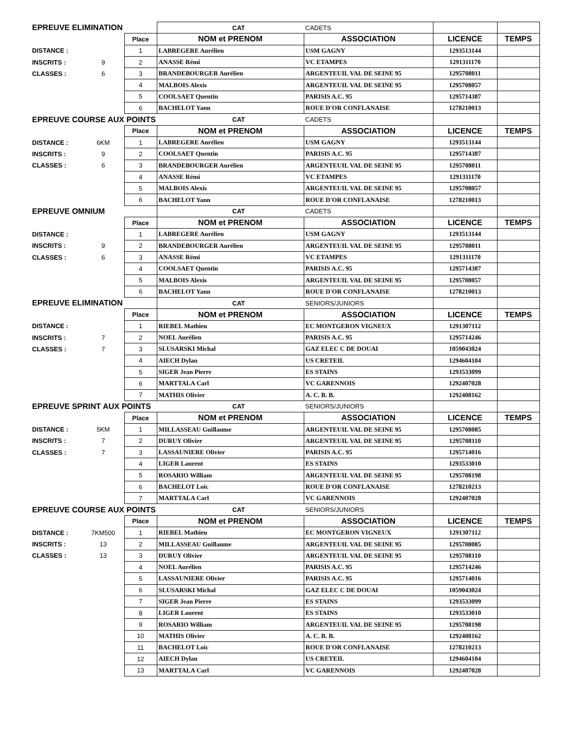| EPREUVE ELIMINATION | | | | CAT | CADETS | | |
| | | Place | NOM et PRENOM | | ASSOCIATION | LICENCE | TEMPS |
| DISTANCE : | | 1 | LABREGERE Aurélien | | USM GAGNY | 1293513144 | |
| INSCRITS : | 9 | 2 | ANASSE Rémi | | VC ETAMPES | 1291311170 | |
| CLASSES : | 6 | 3 | BRANDEBOURGER Aurélien | | ARGENTEUIL VAL DE SEINE 95 | 1295708011 | |
| | | 4 | MALBOIS Alexis | | ARGENTEUIL VAL DE SEINE 95 | 1295708057 | |
| | | 5 | COOLSAET Quentin | | PARISIS A.C. 95 | 1295714387 | |
| | | 6 | BACHELOT Yann | | ROUE D'OR CONFLANAISE | 1278210013 | |
| EPREUVE COURSE AUX POINTS | | | | CAT | CADETS | | |
| | | Place | NOM et PRENOM | | ASSOCIATION | LICENCE | TEMPS |
| DISTANCE : | 6KM | 1 | LABREGERE Aurélien | | USM GAGNY | 1293513144 | |
| INSCRITS : | 9 | 2 | COOLSAET Quentin | | PARISIS A.C. 95 | 1295714387 | |
| CLASSES : | 6 | 3 | BRANDEBOURGER Aurélien | | ARGENTEUIL VAL DE SEINE 95 | 1295708011 | |
| | | 4 | ANASSE Rémi | | VC ETAMPES | 1291311170 | |
| | | 5 | MALBOIS Alexis | | ARGENTEUIL VAL DE SEINE 95 | 1295708057 | |
| | | 6 | BACHELOT Yann | | ROUE D'OR CONFLANAISE | 1278210013 | |
| EPREUVE OMNIUM | | | | CAT | CADETS | | |
| | | Place | NOM et PRENOM | | ASSOCIATION | LICENCE | TEMPS |
| DISTANCE : | | 1 | LABREGERE Aurélien | | USM GAGNY | 1293513144 | |
| INSCRITS : | 9 | 2 | BRANDEBOURGER Aurélien | | ARGENTEUIL VAL DE SEINE 95 | 1295708011 | |
| CLASSES : | 6 | 3 | ANASSE Rémi | | VC ETAMPES | 1291311170 | |
| | | 4 | COOLSAET Quentin | | PARISIS A.C. 95 | 1295714387 | |
| | | 5 | MALBOIS Alexis | | ARGENTEUIL VAL DE SEINE 95 | 1295708057 | |
| | | 6 | BACHELOT Yann | | ROUE D'OR CONFLANAISE | 1278210013 | |
| EPREUVE ELIMINATION | | | | CAT | SENIORS/JUNIORS | | |
| | | Place | NOM et PRENOM | | ASSOCIATION | LICENCE | TEMPS |
| DISTANCE : | | 1 | RIEBEL Mathieu | | EC MONTGERON VIGNEUX | 1291307112 | |
| INSCRITS : | 7 | 2 | NOEL Aurélien | | PARISIS A.C. 95 | 1295714246 | |
| CLASSES : | 7 | 3 | SLUSARSKI Michal | | GAZ ELEC C DE DOUAI | 1059043024 | |
| | | 4 | AIECH Dylan | | US CRETEIL | 1294604104 | |
| | | 5 | SIGER Jean Pierre | | ES STAINS | 1293533099 | |
| | | 6 | MARTTALA Carl | | VC GARENNOIS | 1292407028 | |
| | | 7 | MATHIS Olivier | | A. C. B. B. | 1292408162 | |
| EPREUVE SPRINT AUX POINTS | | | | CAT | SENIORS/JUNIORS | | |
| | | Place | NOM et PRENOM | | ASSOCIATION | LICENCE | TEMPS |
| DISTANCE : | 5KM | 1 | MILLASSEAU Guillaume | | ARGENTEUIL VAL DE SEINE 95 | 1295708085 | |
| INSCRITS : | 7 | 2 | DURUY Olivier | | ARGENTEUIL VAL DE SEINE 95 | 1295708110 | |
| CLASSES : | 7 | 3 | LASSAUNIERE Olivier | | PARISIS A.C. 95 | 1295714016 | |
| | | 4 | LIGER Laurent | | ES STAINS | 1293533010 | |
| | | 5 | ROSARIO William | | ARGENTEUIL VAL DE SEINE 95 | 1295708198 | |
| | | 6 | BACHELOT Loïc | | ROUE D'OR CONFLANAISE | 1278210213 | |
| | | 7 | MARTTALA Carl | | VC GARENNOIS | 1292407028 | |
| EPREUVE COURSE AUX POINTS | | | | CAT | SENIORS/JUNIORS | | |
| | | Place | NOM et PRENOM | | ASSOCIATION | LICENCE | TEMPS |
| DISTANCE : | 7KM500 | 1 | RIEBEL Mathieu | | EC MONTGERON VIGNEUX | 1291307112 | |
| INSCRITS : | 13 | 2 | MILLASSEAU Guillaume | | ARGENTEUIL VAL DE SEINE 95 | 1295708085 | |
| CLASSES : | 13 | 3 | DURUY Olivier | | ARGENTEUIL VAL DE SEINE 95 | 1295708110 | |
| | | 4 | NOEL Aurélien | | PARISIS A.C. 95 | 1295714246 | |
| | | 5 | LASSAUNIERE Olivier | | PARISIS A.C. 95 | 1295714016 | |
| | | 6 | SLUSARSKI Michal | | GAZ ELEC C DE DOUAI | 1059043024 | |
| | | 7 | SIGER Jean Pierre | | ES STAINS | 1293533099 | |
| | | 8 | LIGER Laurent | | ES STAINS | 1293533010 | |
| | | 9 | ROSARIO William | | ARGENTEUIL VAL DE SEINE 95 | 1295708198 | |
| | | 10 | MATHIS Olivier | | A. C. B. B. | 1292408162 | |
| | | 11 | BACHELOT Loïc | | ROUE D'OR CONFLANAISE | 1278210213 | |
| | | 12 | AIECH Dylan | | US CRETEIL | 1294604104 | |
| | | 13 | MARTTALA Carl | | VC GARENNOIS | 1292407028 | |